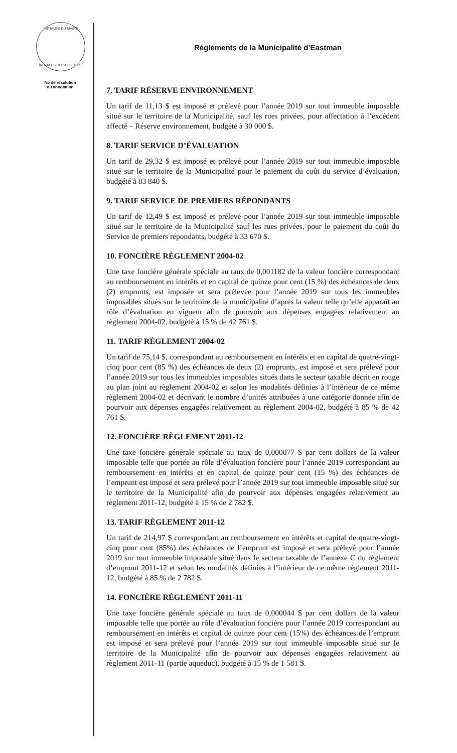INITIALES DU MAIRE
INITIALES DU SEC.-TRÉS.
No de résolution
ou annotation
Règlements de la Municipalité d’Eastman
7. TARIF RÉSERVE ENVIRONNEMENT
Un tarif de 11,13 $ est imposé et prélevé pour l’année 2019 sur tout immeuble imposable situé sur le territoire de la Municipalité, sauf les rues privées, pour affectation à l’excédent affecté – Réserve environnement, budgété à 30 000 $.
8. TARIF SERVICE D’ÉVALUATION
Un tarif de 29,32 $ est imposé et prélevé pour l’année 2019 sur tout immeuble imposable situé sur le territoire de la Municipalité pour le paiement du coût du service d’évaluation, budgété à 83 840 $.
9. TARIF SERVICE DE PREMIERS RÉPONDANTS
Un tarif de 12,49 $ est imposé et prélevé pour l’année 2019 sur tout immeuble imposable situé sur le territoire de la Municipalité sauf les rues privées, pour le paiement du coût du Service de premiers répondants, budgété à 33 670 $.
10. FONCIÈRE RÈGLEMENT 2004-02
Une taxe foncière générale spéciale au taux de 0,001182 de la valeur foncière correspondant au remboursement en intérêts et en capital de quinze pour cent (15 %) des échéances de deux (2) emprunts, est imposée et sera prélevée pour l’année 2019 sur tous les immeubles imposables situés sur le territoire de la municipalité d’après la valeur telle qu’elle apparaît au rôle d’évaluation en vigueur afin de pourvoir aux dépenses engagées relativement au règlement 2004-02, budgété à 15 % de 42 761 $.
11. TARIF RÈGLEMENT 2004-02
Un tarif de 75,14 $, correspondant au remboursement en intérêts et en capital de quatre-vingt-cinq pour cent (85 %) des échéances de deux (2) emprunts, est imposé et sera prélevé pour l’année 2019 sur tous les immeubles imposables situés dans le secteur taxable décrit en rouge au plan joint au règlement 2004-02 et selon les modalités définies à l’intérieur de ce même règlement 2004-02 et décrivant le nombre d’unités attribuées à une catégorie donnée afin de pourvoir aux dépenses engagées relativement au règlement 2004-02, budgété à 85 % de 42 761 $.
12. FONCIÈRE RÈGLEMENT 2011-12
Une taxe foncière générale spéciale au taux de 0,000077 $ par cent dollars de la valeur imposable telle que portée au rôle d’évaluation foncière pour l’année 2019 correspondant au remboursement en intérêts et en capital de quinze pour cent (15 %) des échéances de l’emprunt est imposé et sera prélevé pour l’année 2019 sur tout immeuble imposable situé sur le territoire de la Municipalité afin de pourvoir aux dépenses engagées relativement au règlement 2011-12, budgété à 15 % de 2 782 $.
13. TARIF RÈGLEMENT 2011-12
Un tarif de 214,97 $ correspondant au remboursement en intérêts et capital de quatre-vingt-cinq pour cent (85%) des échéances de l’emprunt est imposé et sera prélevé pour l’année 2019 sur tout immeuble imposable situé dans le secteur taxable de l’annexe C du règlement d’emprunt 2011-12 et selon les modalités définies à l’intérieur de ce même règlement 2011-12, budgété à 85 % de 2 782 $.
14. FONCIÈRE RÈGLEMENT 2011-11
Une taxe foncière générale spéciale au taux de 0,000044 $ par cent dollars de la valeur imposable telle que portée au rôle d’évaluation foncière pour l’année 2019 correspondant au remboursement en intérêts et capital de quinze pour cent (15%) des échéances de l’emprunt est imposé et sera prélevé pour l’année 2019 sur tout immeuble imposable situé sur le territoire de la Municipalité afin de pourvoir aux dépenses engagées relativement au règlement 2011-11 (partie aqueduc), budgété à 15 % de 1 581 $.